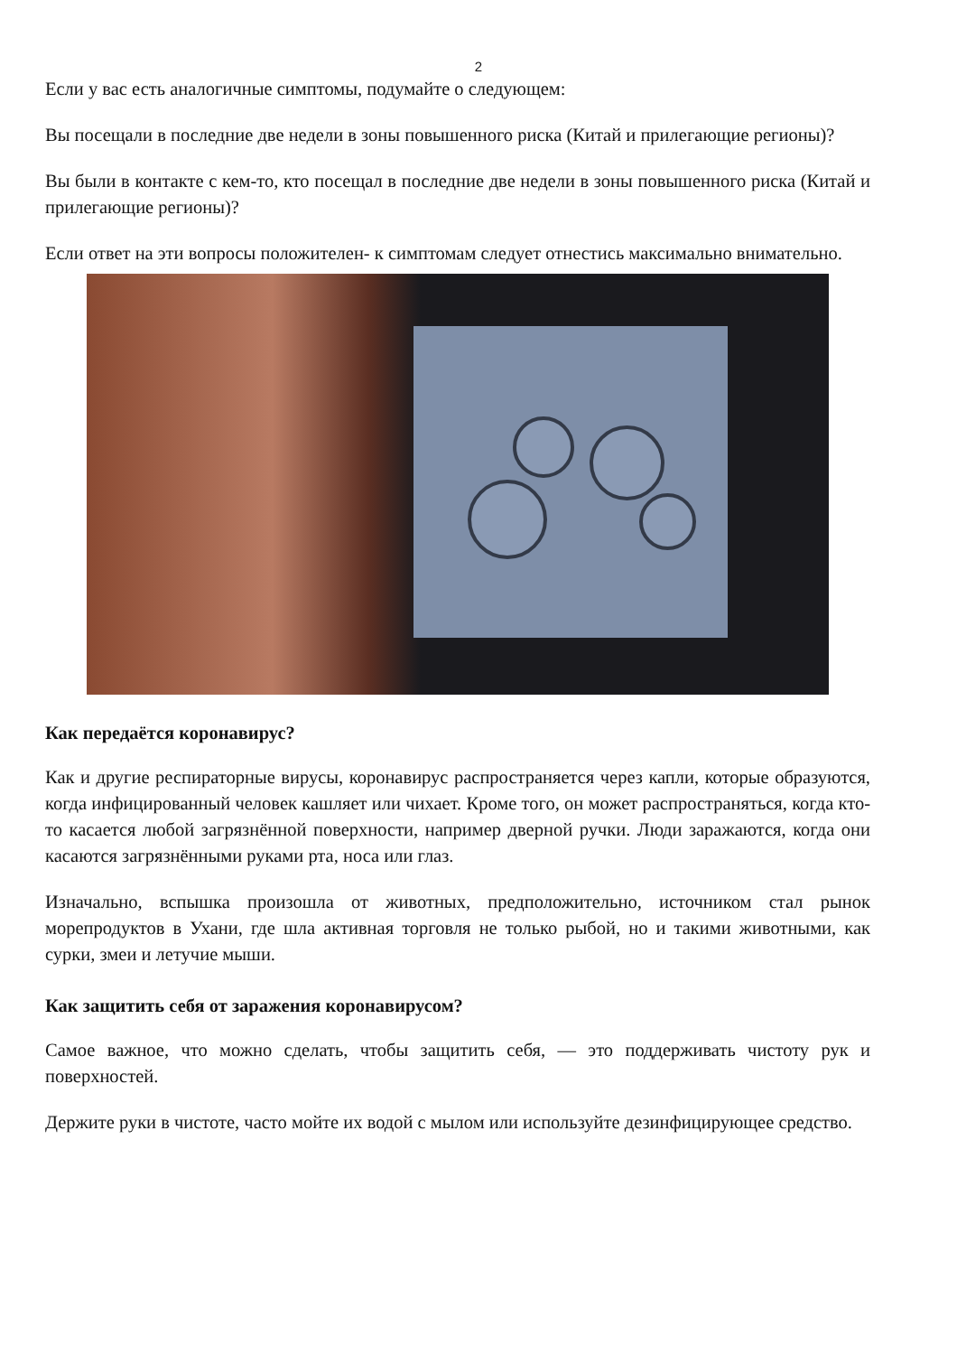2
Если у вас есть аналогичные симптомы, подумайте о следующем:
Вы посещали в последние две недели в зоны повышенного риска (Китай и прилегающие регионы)?
Вы были в контакте с кем-то, кто посещал в последние две недели в зоны повышенного риска (Китай и прилегающие регионы)?
Если ответ на эти вопросы положителен- к симптомам следует отнестись максимально внимательно.
Как передаётся коронавирус?
Как и другие респираторные вирусы, коронавирус распространяется через капли, которые образуются, когда инфицированный человек кашляет или чихает. Кроме того, он может распространяться, когда кто-то касается любой загрязнённой поверхности, например дверной ручки. Люди заражаются, когда они касаются загрязнёнными руками рта, носа или глаз.
Изначально, вспышка произошла от животных, предположительно, источником стал рынок морепродуктов в Ухани, где шла активная торговля не только рыбой, но и такими животными, как сурки, змеи и летучие мыши.
Как защитить себя от заражения коронавирусом?
Самое важное, что можно сделать, чтобы защитить себя, — это поддерживать чистоту рук и поверхностей.
Держите руки в чистоте, часто мойте их водой с мылом или используйте дезинфицирующее средство.